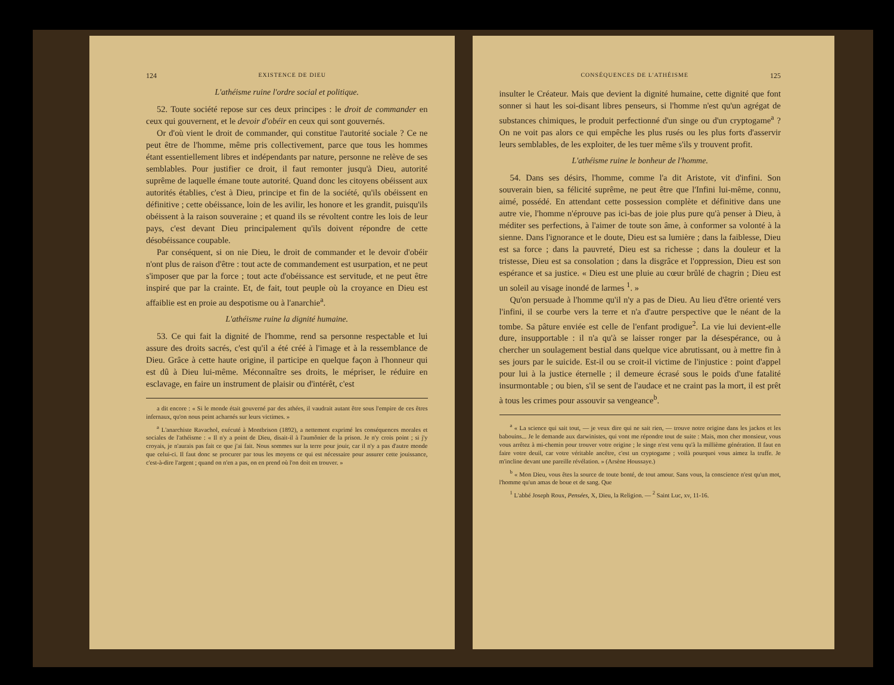124 EXISTENCE DE DIEU
L'athéisme ruine l'ordre social et politique.
52. Toute société repose sur ces deux principes : le droit de commander en ceux qui gouvernent, et le devoir d'obéir en ceux qui sont gouvernés.
Or d'où vient le droit de commander, qui constitue l'autorité sociale ? Ce ne peut être de l'homme, même pris collectivement, parce que tous les hommes étant essentiellement libres et indépendants par nature, personne ne relève de ses semblables. Pour justifier ce droit, il faut remonter jusqu'à Dieu, autorité suprême de laquelle émane toute autorité. Quand donc les citoyens obéissent aux autorités établies, c'est à Dieu, principe et fin de la société, qu'ils obéissent en définitive ; cette obéissance, loin de les avilir, les honore et les grandit, puisqu'ils obéissent à la raison souveraine ; et quand ils se révoltent contre les lois de leur pays, c'est devant Dieu principalement qu'ils doivent répondre de cette désobéissance coupable.
Par conséquent, si on nie Dieu, le droit de commander et le devoir d'obéir n'ont plus de raison d'être : tout acte de commandement est usurpation, et ne peut s'imposer que par la force ; tout acte d'obéissance est servitude, et ne peut être inspiré que par la crainte. Et, de fait, tout peuple où la croyance en Dieu est affaiblie est en proie au despotisme ou à l'anarchie<sup>a</sup>.
L'athéisme ruine la dignité humaine.
53. Ce qui fait la dignité de l'homme, rend sa personne respectable et lui assure des droits sacrés, c'est qu'il a été créé à l'image et à la ressemblance de Dieu. Grâce à cette haute origine, il participe en quelque façon à l'honneur qui est dû à Dieu lui-même. Méconnaître ses droits, le mépriser, le réduire en esclavage, en faire un instrument de plaisir ou d'intérêt, c'est
a dit encore : « Si le monde était gouverné par des athées, il vaudrait autant être sous l'empire de ces êtres infernaux, qu'on nous peint acharnés sur leurs victimes. »
<sup>a</sup> L'anarchiste Ravachol, exécuté à Montbrison (1892), a nettement exprimé les conséquences morales et sociales de l'athéisme : « Il n'y a point de Dieu, disait-il à l'aumônier de la prison. Je n'y crois point ; si j'y croyais, je n'aurais pas fait ce que j'ai fait. Nous sommes sur la terre pour jouir, car il n'y a pas d'autre monde que celui-ci. Il faut donc se procurer par tous les moyens ce qui est nécessaire pour assurer cette jouissance, c'est-à-dire l'argent ; quand on n'en a pas, on en prend où l'on doit en trouver. »
CONSÉQUENCES DE L'ATHÉISME 125
insulter le Créateur. Mais que devient la dignité humaine, cette dignité que font sonner si haut les soi-disant libres penseurs, si l'homme n'est qu'un agrégat de substances chimiques, le produit perfectionné d'un singe ou d'un cryptogame<sup>a</sup> ? On ne voit pas alors ce qui empêche les plus rusés ou les plus forts d'asservir leurs semblables, de les exploiter, de les tuer même s'ils y trouvent profit.
L'athéisme ruine le bonheur de l'homme.
54. Dans ses désirs, l'homme, comme l'a dit Aristote, vit d'infini. Son souverain bien, sa félicité suprême, ne peut être que l'Infini lui-même, connu, aimé, possédé. En attendant cette possession complète et définitive dans une autre vie, l'homme n'éprouve pas ici-bas de joie plus pure qu'à penser à Dieu, à méditer ses perfections, à l'aimer de toute son âme, à conformer sa volonté à la sienne. Dans l'ignorance et le doute, Dieu est sa lumière ; dans la faiblesse, Dieu est sa force ; dans la pauvreté, Dieu est sa richesse ; dans la douleur et la tristesse, Dieu est sa consolation ; dans la disgrâce et l'oppression, Dieu est son espérance et sa justice. « Dieu est une pluie au cœur brûlé de chagrin ; Dieu est un soleil au visage inondé de larmes <sup>1</sup>. »
Qu'on persuade à l'homme qu'il n'y a pas de Dieu. Au lieu d'être orienté vers l'infini, il se courbe vers la terre et n'a d'autre perspective que le néant de la tombe. Sa pâture enviée est celle de l'enfant prodigue<sup>2</sup>. La vie lui devient-elle dure, insupportable : il n'a qu'à se laisser ronger par la désespérance, ou à chercher un soulagement bestial dans quelque vice abrutissant, ou à mettre fin à ses jours par le suicide. Est-il ou se croit-il victime de l'injustice : point d'appel pour lui à la justice éternelle ; il demeure écrasé sous le poids d'une fatalité insurmontable ; ou bien, s'il se sent de l'audace et ne craint pas la mort, il est prêt à tous les crimes pour assouvir sa vengeance<sup>b</sup>.
<sup>a</sup> « La science qui sait tout, — je veux dire qui ne sait rien, — trouve notre origine dans les jackos et les babouins... Je le demande aux darwinistes, qui vont me répondre tout de suite : Mais, mon cher monsieur, vous vous arrêtez à mi-chemin pour trouver votre origine ; le singe n'est venu qu'à la millième génération. Il faut en faire votre deuil, car votre véritable ancêtre, c'est un cryptogame ; voilà pourquoi vous aimez la truffe. Je m'incline devant une pareille révélation. » (Arsène Houssaye.)
<sup>b</sup> « Mon Dieu, vous êtes la source de toute bonté, de tout amour. Sans vous, la conscience n'est qu'un mot, l'homme qu'un amas de boue et de sang. Que
<sup>1</sup> L'abbé Joseph Roux, Pensées, X, Dieu, la Religion. — <sup>2</sup> Saint Luc, xv, 11-16.